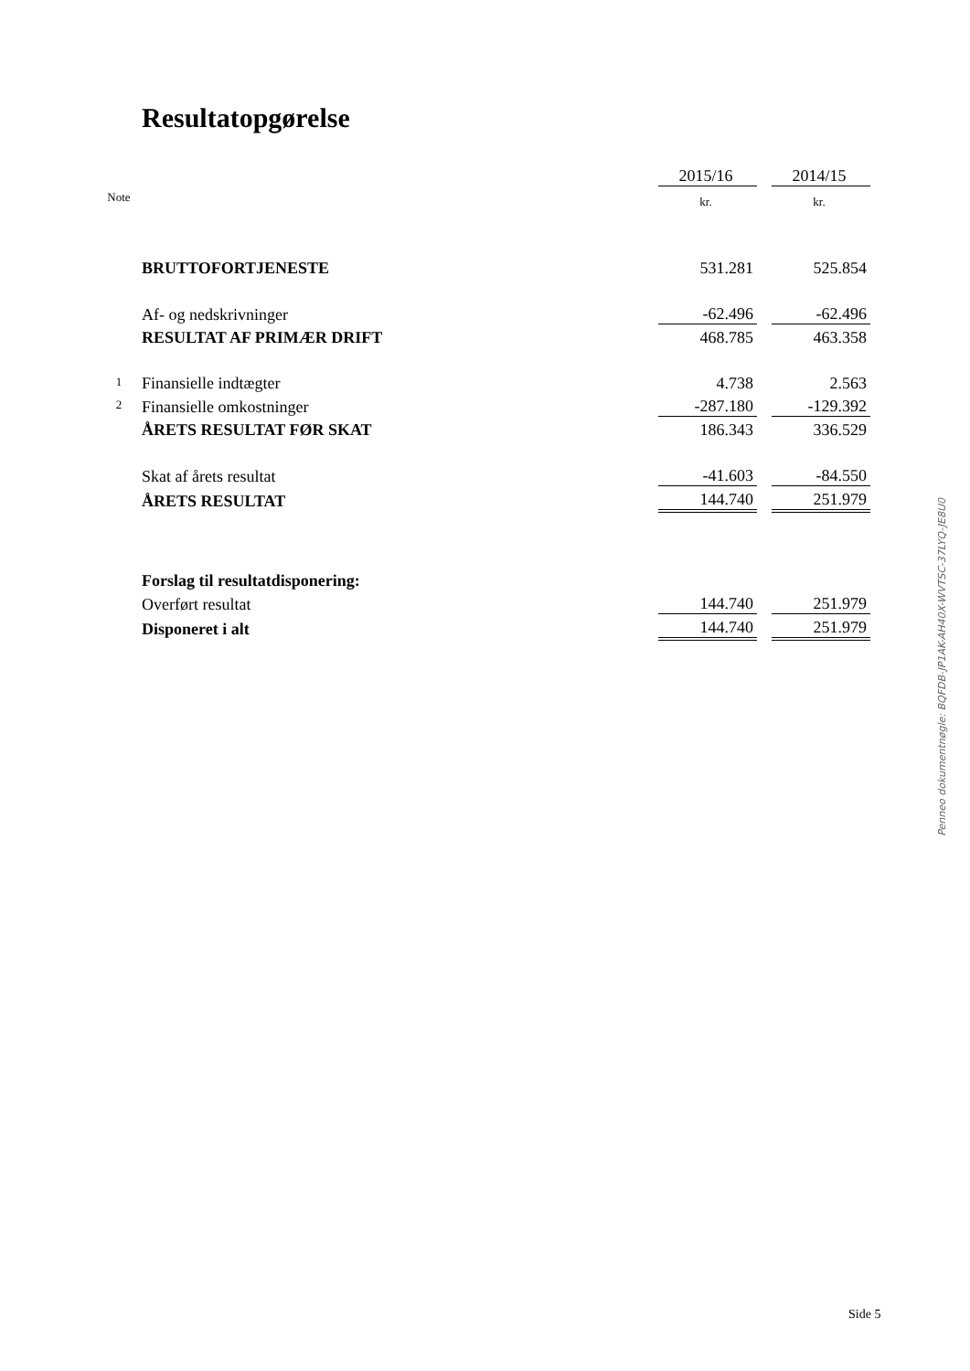Resultatopgørelse
| | | 2015/16 | | 2014/15 |
| Note | | kr. | | kr. |
| | BRUTTOFORTJENESTE | 531.281 | | 525.854 |
| | Af- og nedskrivninger | -62.496 | | -62.496 |
| | RESULTAT AF PRIMÆR DRIFT | 468.785 | | 463.358 |
| 1 | Finansielle indtægter | 4.738 | | 2.563 |
| 2 | Finansielle omkostninger | -287.180 | | -129.392 |
| | ÅRETS RESULTAT FØR SKAT | 186.343 | | 336.529 |
| | Skat af årets resultat | -41.603 | | -84.550 |
| | ÅRETS RESULTAT | 144.740 | | 251.979 |
| | Forslag til resultatdisponering: | | | |
| | Overført resultat | 144.740 | | 251.979 |
| | Disponeret i alt | 144.740 | | 251.979 |
Penneo dokumentnøgle: BQFDB-JP1AK-AH40X-WVTSC-37LYQ-JE8U0
Side 5